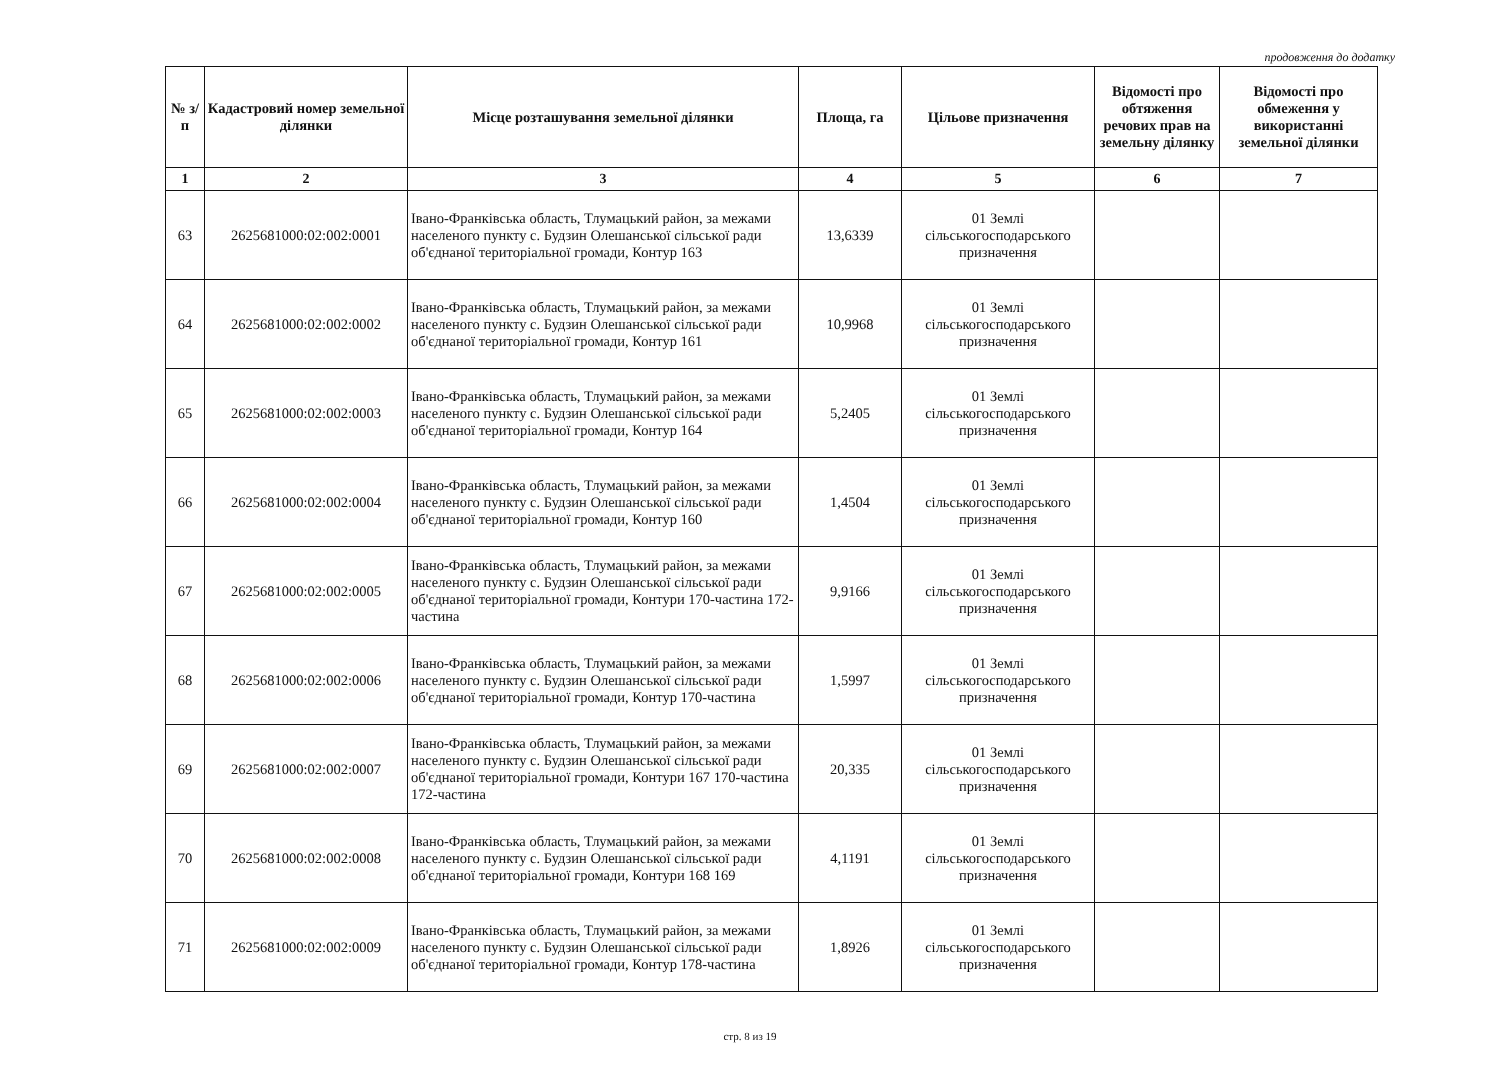продовження до додатку
| № з/п | Кадастровий номер земельної ділянки | Місце розташування земельної ділянки | Площа, га | Цільове призначення | Відомості про обтяження речових прав на земельну ділянку | Відомості про обмеження у використанні земельної ділянки |
| --- | --- | --- | --- | --- | --- | --- |
| 1 | 2 | 3 | 4 | 5 | 6 | 7 |
| 63 | 2625681000:02:002:0001 | Івано-Франківська область, Тлумацький район, за межами населеного пункту с. Будзин Олешанської сільської ради об'єднаної територіальної громади, Контур 163 | 13,6339 | 01 Землі сільськогосподарського призначення | | |
| 64 | 2625681000:02:002:0002 | Івано-Франківська область, Тлумацький район, за межами населеного пункту с. Будзин Олешанської сільської ради об'єднаної територіальної громади, Контур 161 | 10,9968 | 01 Землі сільськогосподарського призначення | | |
| 65 | 2625681000:02:002:0003 | Івано-Франківська область, Тлумацький район, за межами населеного пункту с. Будзин Олешанської сільської ради об'єднаної територіальної громади, Контур 164 | 5,2405 | 01 Землі сільськогосподарського призначення | | |
| 66 | 2625681000:02:002:0004 | Івано-Франківська область, Тлумацький район, за межами населеного пункту с. Будзин Олешанської сільської ради об'єднаної територіальної громади, Контур 160 | 1,4504 | 01 Землі сільськогосподарського призначення | | |
| 67 | 2625681000:02:002:0005 | Івано-Франківська область, Тлумацький район, за межами населеного пункту с. Будзин Олешанської сільської ради об'єднаної територіальної громади, Контури 170-частина 172-частина | 9,9166 | 01 Землі сільськогосподарського призначення | | |
| 68 | 2625681000:02:002:0006 | Івано-Франківська область, Тлумацький район, за межами населеного пункту с. Будзин Олешанської сільської ради об'єднаної територіальної громади, Контур 170-частина | 1,5997 | 01 Землі сільськогосподарського призначення | | |
| 69 | 2625681000:02:002:0007 | Івано-Франківська область, Тлумацький район, за межами населеного пункту с. Будзин Олешанської сільської ради об'єднаної територіальної громади, Контури 167 170-частина 172-частина | 20,335 | 01 Землі сільськогосподарського призначення | | |
| 70 | 2625681000:02:002:0008 | Івано-Франківська область, Тлумацький район, за межами населеного пункту с. Будзин Олешанської сільської ради об'єднаної територіальної громади, Контури 168 169 | 4,1191 | 01 Землі сільськогосподарського призначення | | |
| 71 | 2625681000:02:002:0009 | Івано-Франківська область, Тлумацький район, за межами населеного пункту с. Будзин Олешанської сільської ради об'єднаної територіальної громади, Контур 178-частина | 1,8926 | 01 Землі сільськогосподарського призначення | | |
стр. 8 из 19